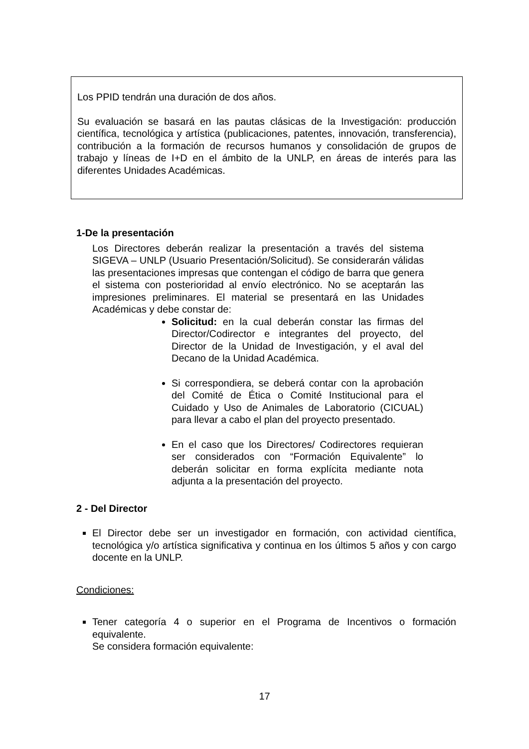Los PPID tendrán una duración de dos años.
Su evaluación se basará en las pautas clásicas de la Investigación: producción científica, tecnológica y artística (publicaciones, patentes, innovación, transferencia), contribución a la formación de recursos humanos y consolidación de grupos de trabajo y líneas de I+D en el ámbito de la UNLP, en áreas de interés para las diferentes Unidades Académicas.
1-De la presentación
Los Directores deberán realizar la presentación a través del sistema SIGEVA – UNLP (Usuario Presentación/Solicitud). Se considerarán válidas las presentaciones impresas que contengan el código de barra que genera el sistema con posterioridad al envío electrónico. No se aceptarán las impresiones preliminares. El material se presentará en las Unidades Académicas y debe constar de:
Solicitud: en la cual deberán constar las firmas del Director/Codirector e integrantes del proyecto, del Director de la Unidad de Investigación, y el aval del Decano de la Unidad Académica.
Si correspondiera, se deberá contar con la aprobación del Comité de Ética o Comité Institucional para el Cuidado y Uso de Animales de Laboratorio (CICUAL) para llevar a cabo el plan del proyecto presentado.
En el caso que los Directores/ Codirectores requieran ser considerados con “Formación Equivalente” lo deberán solicitar en forma explícita mediante nota adjunta a la presentación del proyecto.
2 - Del Director
El Director debe ser un investigador en formación, con actividad científica, tecnológica y/o artística significativa y continua en los últimos 5 años y con cargo docente en la UNLP.
Condiciones:
Tener categoría 4 o superior en el Programa de Incentivos o formación equivalente.
Se considera formación equivalente:
17